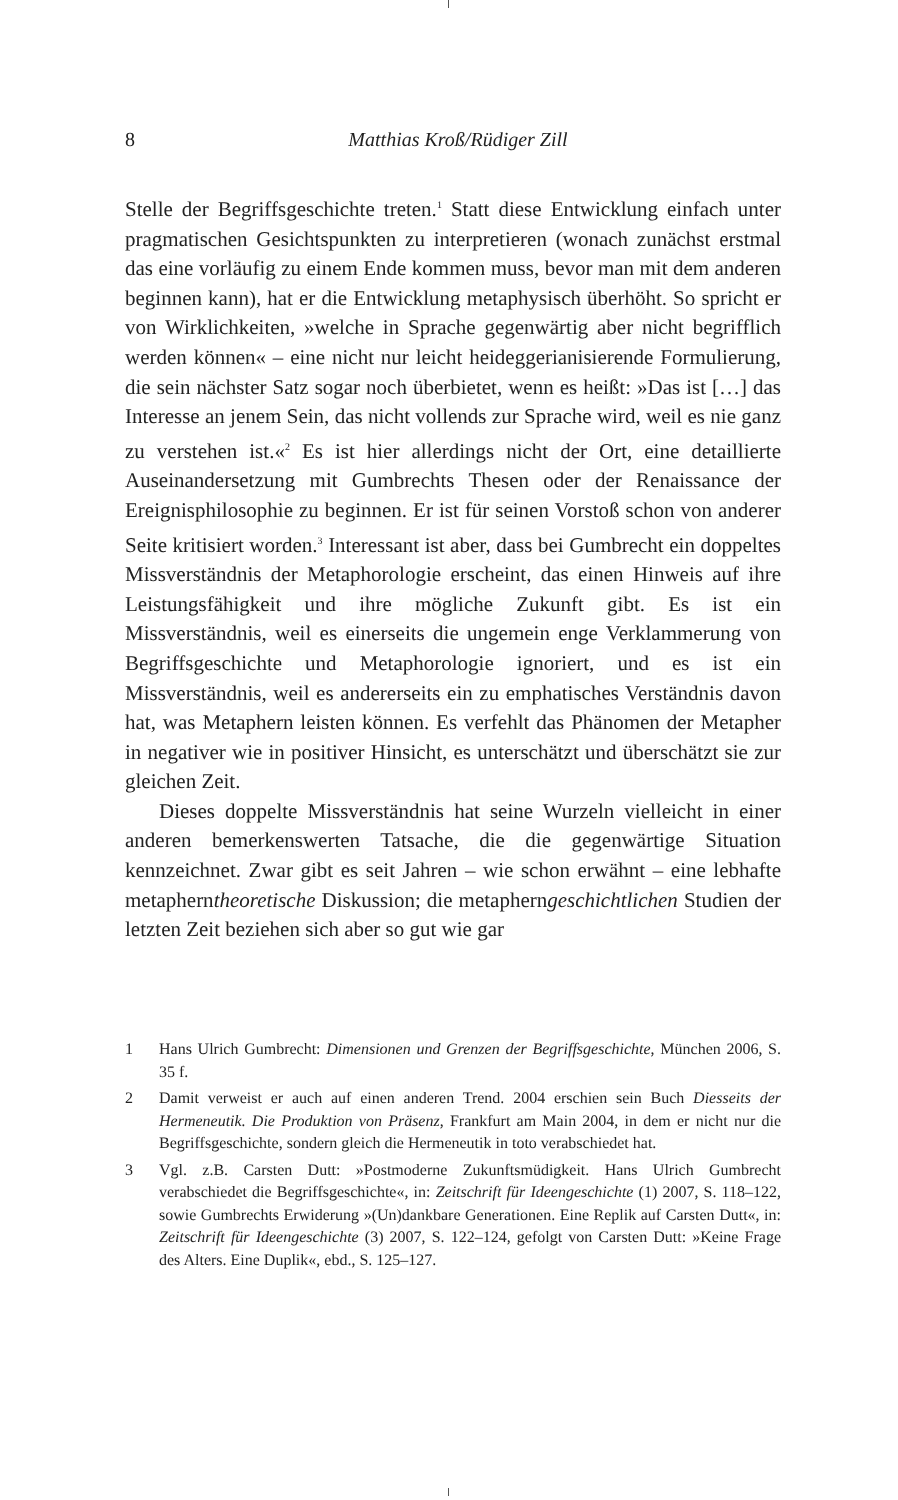8
Matthias Kroß/Rüdiger Zill
Stelle der Begriffsgeschichte treten.<sup>1</sup> Statt diese Entwicklung einfach unter pragmatischen Gesichtspunkten zu interpretieren (wonach zunächst erstmal das eine vorläufig zu einem Ende kommen muss, bevor man mit dem anderen beginnen kann), hat er die Entwicklung metaphysisch überhöht. So spricht er von Wirklichkeiten, »welche in Sprache gegenwärtig aber nicht begrifflich werden können« – eine nicht nur leicht heideggerianisierende Formulierung, die sein nächster Satz sogar noch überbietet, wenn es heißt: »Das ist […] das Interesse an jenem Sein, das nicht vollends zur Sprache wird, weil es nie ganz zu verstehen ist.«<sup>2</sup> Es ist hier allerdings nicht der Ort, eine detaillierte Auseinandersetzung mit Gumbrechts Thesen oder der Renaissance der Ereignisphilosophie zu beginnen. Er ist für seinen Vorstoß schon von anderer Seite kritisiert worden.<sup>3</sup> Interessant ist aber, dass bei Gumbrecht ein doppeltes Missverständnis der Metaphorologie erscheint, das einen Hinweis auf ihre Leistungsfähigkeit und ihre mögliche Zukunft gibt. Es ist ein Missverständnis, weil es einerseits die ungemein enge Verklammerung von Begriffsgeschichte und Metaphorologie ignoriert, und es ist ein Missverständnis, weil es andererseits ein zu emphatisches Verständnis davon hat, was Metaphern leisten können. Es verfehlt das Phänomen der Metapher in negativer wie in positiver Hinsicht, es unterschätzt und überschätzt sie zur gleichen Zeit.
Dieses doppelte Missverständnis hat seine Wurzeln vielleicht in einer anderen bemerkenswerten Tatsache, die die gegenwärtige Situation kennzeichnet. Zwar gibt es seit Jahren – wie schon erwähnt – eine lebhafte metapherntheoretische Diskussion; die metapherngeschichtlichen Studien der letzten Zeit beziehen sich aber so gut wie gar
1 Hans Ulrich Gumbrecht: Dimensionen und Grenzen der Begriffsgeschichte, München 2006, S. 35 f.
2 Damit verweist er auch auf einen anderen Trend. 2004 erschien sein Buch Diesseits der Hermeneutik. Die Produktion von Präsenz, Frankfurt am Main 2004, in dem er nicht nur die Begriffsgeschichte, sondern gleich die Hermeneutik in toto verabschiedet hat.
3 Vgl. z.B. Carsten Dutt: »Postmoderne Zukunftsmüdigkeit. Hans Ulrich Gumbrecht verabschiedet die Begriffsgeschichte«, in: Zeitschrift für Ideengeschichte (1) 2007, S. 118–122, sowie Gumbrechts Erwiderung »(Un)dankbare Generationen. Eine Replik auf Carsten Dutt«, in: Zeitschrift für Ideengeschichte (3) 2007, S. 122–124, gefolgt von Carsten Dutt: »Keine Frage des Alters. Eine Duplik«, ebd., S. 125–127.